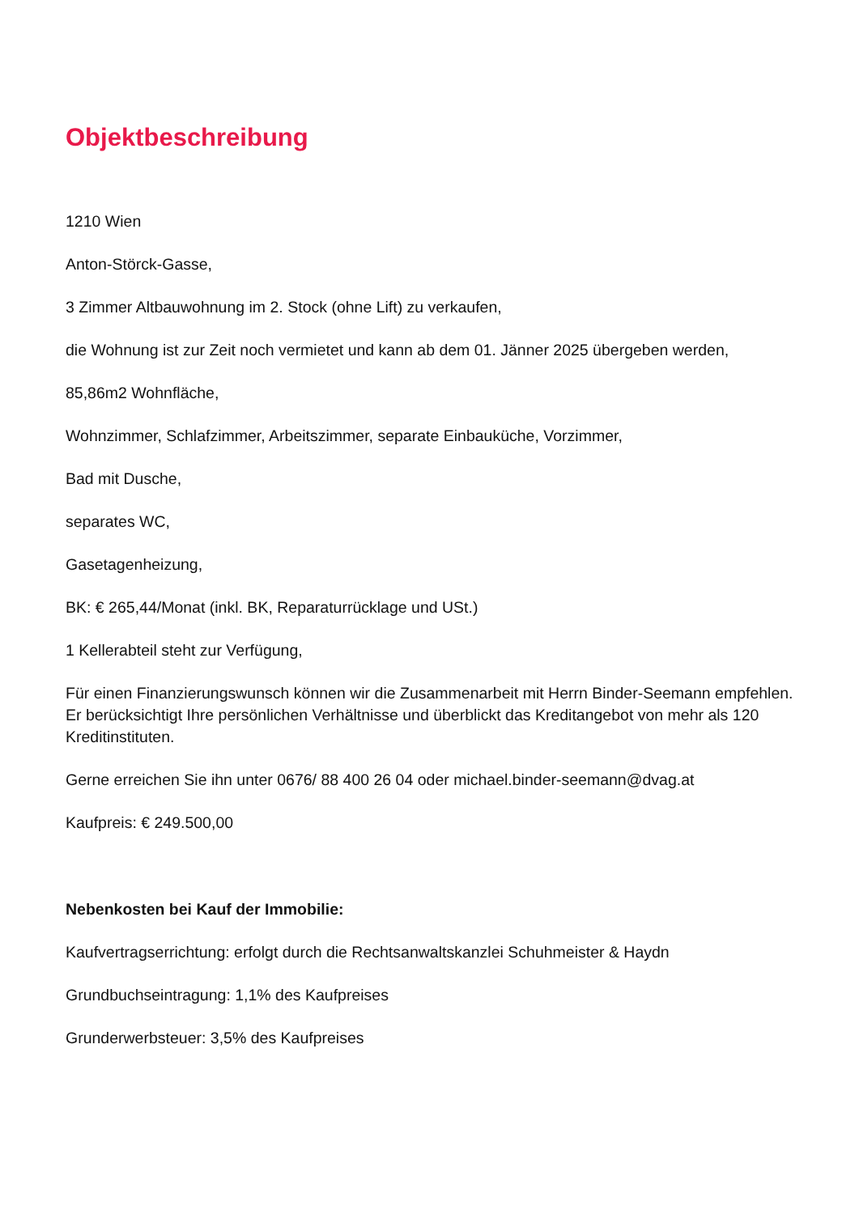Objektbeschreibung
1210 Wien
Anton-Störck-Gasse,
3 Zimmer Altbauwohnung im 2. Stock (ohne Lift) zu verkaufen,
die Wohnung ist zur Zeit noch vermietet und kann ab dem 01. Jänner 2025 übergeben werden,
85,86m2 Wohnfläche,
Wohnzimmer, Schlafzimmer, Arbeitszimmer, separate Einbauküche, Vorzimmer,
Bad mit Dusche,
separates WC,
Gasetagenheizung,
BK: € 265,44/Monat (inkl. BK, Reparaturrücklage und USt.)
1 Kellerabteil steht zur Verfügung,
Für einen Finanzierungswunsch können wir die Zusammenarbeit mit Herrn Binder-Seemann empfehlen. Er berücksichtigt Ihre persönlichen Verhältnisse und überblickt das Kreditangebot von mehr als 120 Kreditinstituten.
Gerne erreichen Sie ihn unter 0676/ 88 400 26 04 oder michael.binder-seemann@dvag.at
Kaufpreis: € 249.500,00
Nebenkosten bei Kauf der Immobilie:
Kaufvertragserrichtung: erfolgt durch die Rechtsanwaltskanzlei Schuhmeister & Haydn
Grundbuchseintragung: 1,1% des Kaufpreises
Grunderwerbsteuer: 3,5% des Kaufpreises